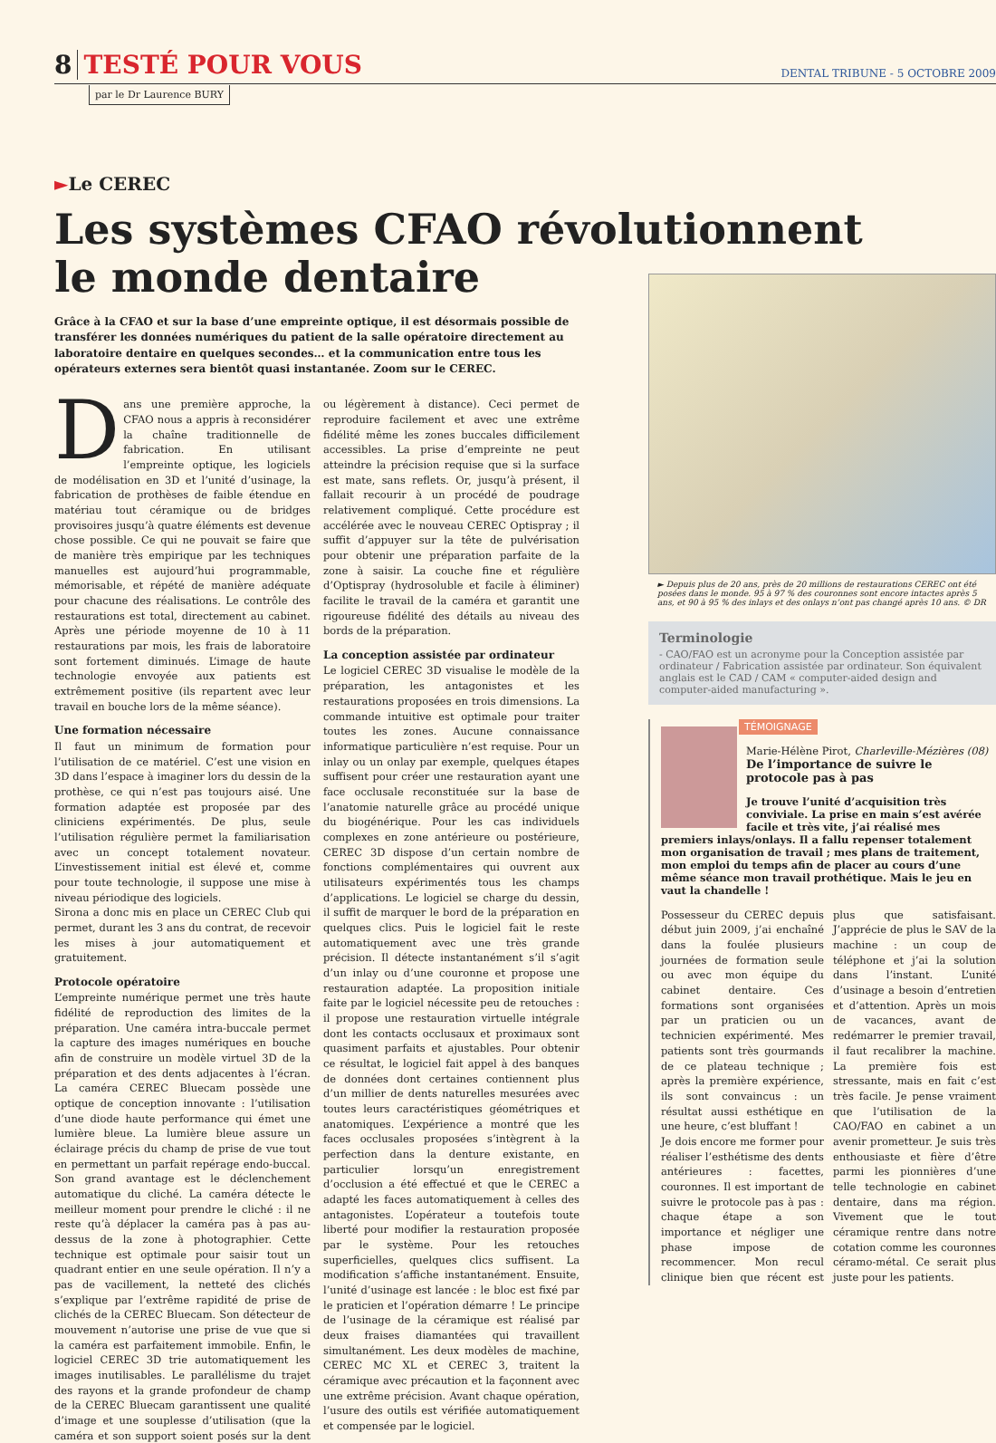8 TESTÉ POUR VOUS
DENTAL TRIBUNE - 5 OCTOBRE 2009
par le Dr Laurence BURY
►Le CEREC
Les systèmes CFAO révolutionnent le monde dentaire
Grâce à la CFAO et sur la base d’une empreinte optique, il est désormais possible de transférer les données numériques du patient de la salle opératoire directement au laboratoire dentaire en quelques secondes… et la communication entre tous les opérateurs externes sera bientôt quasi instantanée. Zoom sur le CEREC.
Dans une première approche, la CFAO nous a appris à reconsidérer la chaîne traditionnelle de fabrication. En utilisant l’empreinte optique, les logiciels de modélisation en 3D et l’unité d’usinage, la fabrication de prothèses de faible étendue en matériau tout céramique ou de bridges provisoires jusqu’à quatre éléments est devenue chose possible. Ce qui ne pouvait se faire que de manière très empirique par les techniques manuelles est aujourd’hui programmable, mémorisable, et répété de manière adéquate pour chacune des réalisations. Le contrôle des restaurations est total, directement au cabinet. Après une période moyenne de 10 à 11 restaurations par mois, les frais de laboratoire sont fortement diminués. L’image de haute technologie envoyée aux patients est extrêmement positive (ils repartent avec leur travail en bouche lors de la même séance).
Une formation nécessaire
Il faut un minimum de formation pour l’utilisation de ce matériel. C’est une vision en 3D dans l’espace à imaginer lors du dessin de la prothèse, ce qui n’est pas toujours aisé. Une formation adaptée est proposée par des cliniciens expérimentés. De plus, seule l’utilisation régulière permet la familiarisation avec un concept totalement novateur. L’investissement initial est élevé et, comme pour toute technologie, il suppose une mise à niveau périodique des logiciels.
Sirona a donc mis en place un CEREC Club qui permet, durant les 3 ans du contrat, de recevoir les mises à jour automatiquement et gratuitement.
Protocole opératoire
L’empreinte numérique permet une très haute fidélité de reproduction des limites de la préparation. Une caméra intra-buccale permet la capture des images numériques en bouche afin de construire un modèle virtuel 3D de la préparation et des dents adjacentes à l’écran. La caméra CEREC Bluecam possède une optique de conception innovante : l’utilisation d’une diode haute performance qui émet une lumière bleue. La lumière bleue assure un éclairage précis du champ de prise de vue tout en permettant un parfait repérage endo-buccal. Son grand avantage est le déclenchement automatique du cliché. La caméra détecte le meilleur moment pour prendre le cliché : il ne reste qu’à déplacer la caméra pas à pas au-dessus de la zone à photographier. Cette technique est optimale pour saisir tout un quadrant entier en une seule opération. Il n’y a pas de vacillement, la netteté des clichés s’explique par l’extrême rapidité de prise de clichés de la CEREC Bluecam. Son détecteur de mouvement n’autorise une prise de vue que si la caméra est parfaitement immobile. Enfin, le logiciel CEREC 3D trie automatiquement les images inutilisables. Le parallélisme du trajet des rayons et la grande profondeur de champ de la CEREC Bluecam garantissent une qualité d’image et une souplesse d’utilisation (que la caméra et son support soient posés sur la dent ou légèrement à distance). Ceci permet de reproduire facilement et avec une extrême fidélité même les zones buccales difficilement accessibles. La prise d’empreinte ne peut atteindre la précision requise que si la surface est mate, sans reflets. Or, jusqu’à présent, il fallait recourir à un procédé de poudrage relativement compliqué. Cette procédure est accélérée avec le nouveau CEREC Optispray ; il suffit d’appuyer sur la tête de pulvérisation pour obtenir une préparation parfaite de la zone à saisir. La couche fine et régulière d’Optispray (hydrosoluble et facile à éliminer) facilite le travail de la caméra et garantit une rigoureuse fidélité des détails au niveau des bords de la préparation.
La conception assistée par ordinateur
Le logiciel CEREC 3D visualise le modèle de la préparation, les antagonistes et les restaurations proposées en trois dimensions. La commande intuitive est optimale pour traiter toutes les zones. Aucune connaissance informatique particulière n’est requise. Pour un inlay ou un onlay par exemple, quelques étapes suffisent pour créer une restauration ayant une face occlusale reconstituée sur la base de l’anatomie naturelle grâce au procédé unique du biogénérique. Pour les cas individuels complexes en zone antérieure ou postérieure, CEREC 3D dispose d’un certain nombre de fonctions complémentaires qui ouvrent aux utilisateurs expérimentés tous les champs d’applications. Le logiciel se charge du dessin, il suffit de marquer le bord de la préparation en quelques clics. Puis le logiciel fait le reste automatiquement avec une très grande précision. Il détecte instantanément s’il s’agit d’un inlay ou d’une couronne et propose une restauration adaptée. La proposition initiale faite par le logiciel nécessite peu de retouches : il propose une restauration virtuelle intégrale dont les contacts occlusaux et proximaux sont quasiment parfaits et ajustables. Pour obtenir ce résultat, le logiciel fait appel à des banques de données dont certaines contiennent plus d’un millier de dents naturelles mesurées avec toutes leurs caractéristiques géométriques et anatomiques. L’expérience a montré que les faces occlusales proposées s’intègrent à la perfection dans la denture existante, en particulier lorsqu’un enregistrement d’occlusion a été effectué et que le CEREC a adapté les faces automatiquement à celles des antagonistes. L’opérateur a toutefois toute liberté pour modifier la restauration proposée par le système. Pour les retouches superficielles, quelques clics suffisent. La modification s’affiche instantanément. Ensuite, l’unité d’usinage est lancée : le bloc est fixé par le praticien et l’opération démarre ! Le principe de l’usinage de la céramique est réalisé par deux fraises diamantées qui travaillent simultanément. Les deux modèles de machine, CEREC MC XL et CEREC 3, traitent la céramique avec précaution et la façonnent avec une extrême précision. Avant chaque opération, l’usure des outils est vérifiée automatiquement et compensée par le logiciel.
► Depuis plus de 20 ans, près de 20 millions de restaurations CEREC ont été posées dans le monde. 95 à 97 % des couronnes sont encore intactes après 5 ans, et 90 à 95 % des inlays et des onlays n’ont pas changé après 10 ans. © DR
Terminologie
- CAO/FAO est un acronyme pour la Conception assistée par ordinateur / Fabrication assistée par ordinateur. Son équivalent anglais est le CAD / CAM « computer-aided design and computer-aided manufacturing ».
TÉMOIGNAGE
Marie-Hélène Pirot, Charleville-Mézières (08)
De l’importance de suivre le protocole pas à pas
Je trouve l’unité d’acquisition très conviviale. La prise en main s’est avérée facile et très vite, j’ai réalisé mes premiers inlays/onlays. Il a fallu repenser totalement mon organisation de travail ; mes plans de traitement, mon emploi du temps afin de placer au cours d’une même séance mon travail prothétique. Mais le jeu en vaut la chandelle !
Possesseur du CEREC depuis début juin 2009, j’ai enchaîné dans la foulée plusieurs journées de formation seule ou avec mon équipe du cabinet dentaire. Ces formations sont organisées par un praticien ou un technicien expérimenté. Mes patients sont très gourmands de ce plateau technique ; après la première expérience, ils sont convaincus : un résultat aussi esthétique en une heure, c’est bluffant !
Je dois encore me former pour réaliser l’esthétisme des dents antérieures : facettes, couronnes. Il est important de suivre le protocole pas à pas : chaque étape a son importance et négliger une phase impose de recommencer. Mon recul clinique bien que récent est plus que satisfaisant. J’apprécie de plus le SAV de la machine : un coup de téléphone et j’ai la solution dans l’instant. L’unité d’usinage a besoin d’entretien et d’attention. Après un mois de vacances, avant de redémarrer le premier travail, il faut recalibrer la machine. La première fois est stressante, mais en fait c’est très facile. Je pense vraiment que l’utilisation de la CAO/FAO en cabinet a un avenir prometteur. Je suis très enthousiaste et fière d’être parmi les pionnières d’une telle technologie en cabinet dentaire, dans ma région. Vivement que le tout céramique rentre dans notre cotation comme les couronnes céramo-métal. Ce serait plus juste pour les patients.